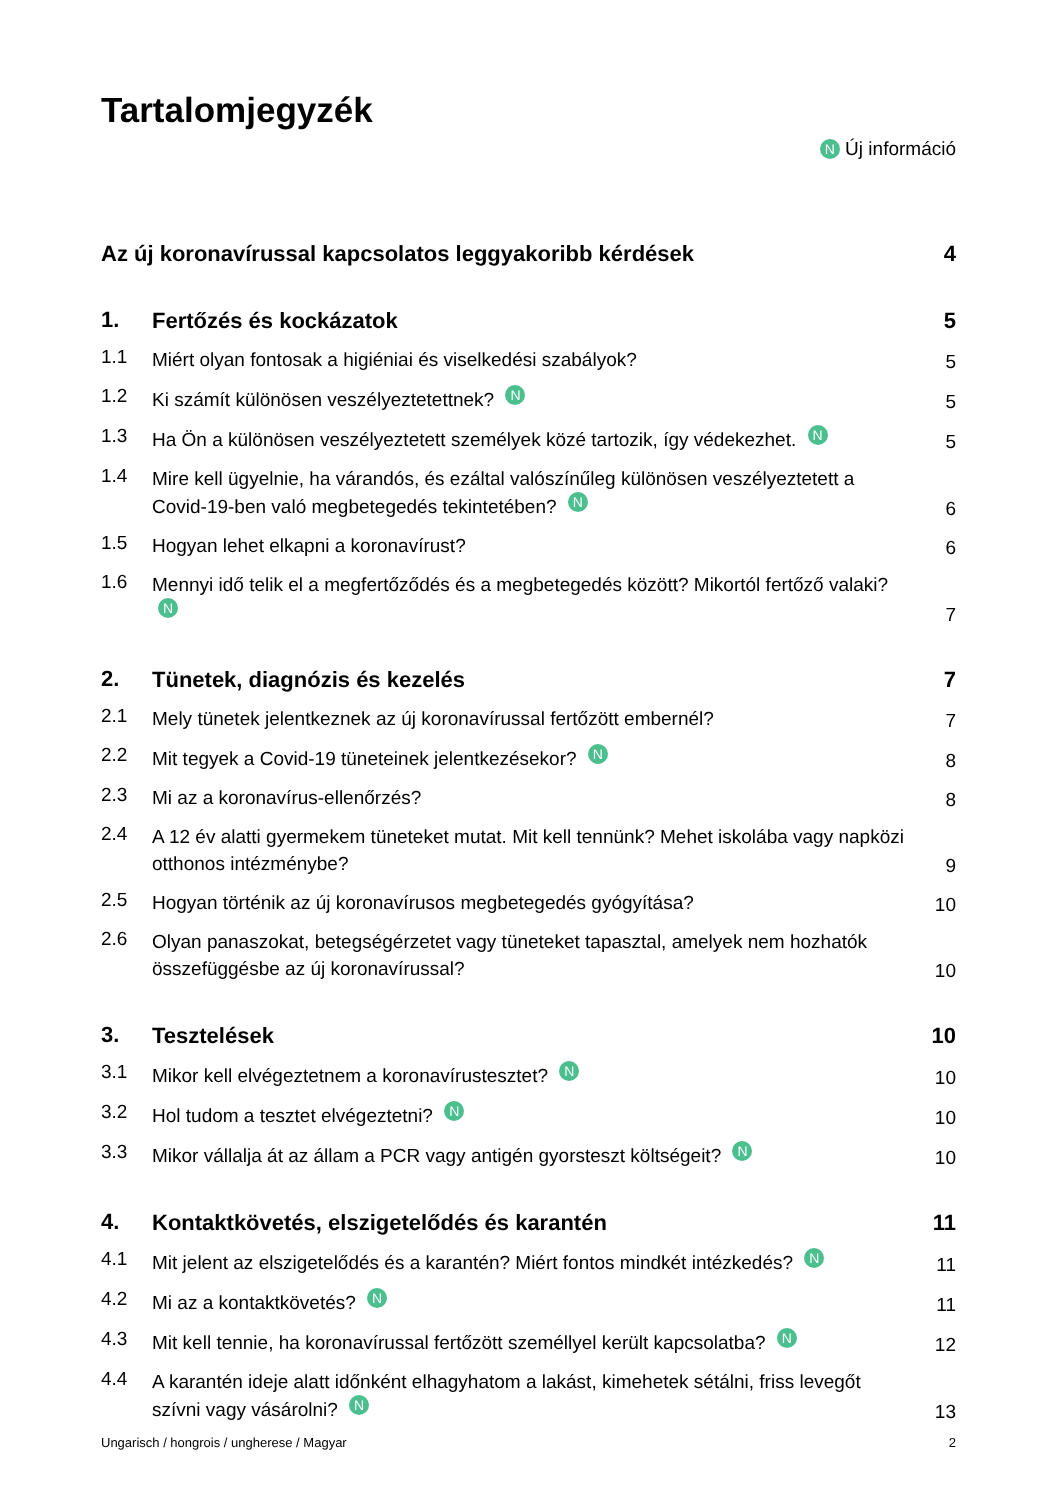Tartalomjegyzék
N Új információ
Az új koronavírussal kapcsolatos leggyakoribb kérdések
4
1.
Fertőzés és kockázatok
5
1.1
Miért olyan fontosak a higiéniai és viselkedési szabályok?
5
1.2
Ki számít különösen veszélyeztetettnek? N
5
1.3
Ha Ön a különösen veszélyeztetett személyek közé tartozik, így védekezhet. N
5
1.4
Mire kell ügyelnie, ha várandós, és ezáltal valószínűleg különösen veszélyeztetett a Covid-19-ben való megbetegedés tekintetében? N
6
1.5
Hogyan lehet elkapni a koronavírust?
6
1.6
Mennyi idő telik el a megfertőződés és a megbetegedés között? Mikortól fertőző valaki? N
7
2.
Tünetek, diagnózis és kezelés
7
2.1
Mely tünetek jelentkeznek az új koronavírussal fertőzött embernél?
7
2.2
Mit tegyek a Covid-19 tüneteinek jelentkezésekor? N
8
2.3
Mi az a koronavírus-ellenőrzés?
8
2.4
A 12 év alatti gyermekem tüneteket mutat. Mit kell tennünk? Mehet iskolába vagy napközi otthonos intézménybe?
9
2.5
Hogyan történik az új koronavírusos megbetegedés gyógyítása?
10
2.6
Olyan panaszokat, betegségérzetet vagy tüneteket tapasztal, amelyek nem hozhatók összefüggésbe az új koronavírussal?
10
3.
Tesztelések
10
3.1
Mikor kell elvégeztetnem a koronavírustesztet? N
10
3.2
Hol tudom a tesztet elvégeztetni? N
10
3.3
Mikor vállalja át az állam a PCR vagy antigén gyorsteszt költségeit? N
10
4.
Kontaktkövetés, elszigetelődés és karantén
11
4.1
Mit jelent az elszigetelődés és a karantén? Miért fontos mindkét intézkedés? N
11
4.2
Mi az a kontaktkövetés? N
11
4.3
Mit kell tennie, ha koronavírussal fertőzött személlyel került kapcsolatba? N
12
4.4
A karantén ideje alatt időnként elhagyhatom a lakást, kimehetek sétálni, friss levegőt szívni vagy vásárolni? N
13
Ungarisch / hongrois / ungherese / Magyar 2